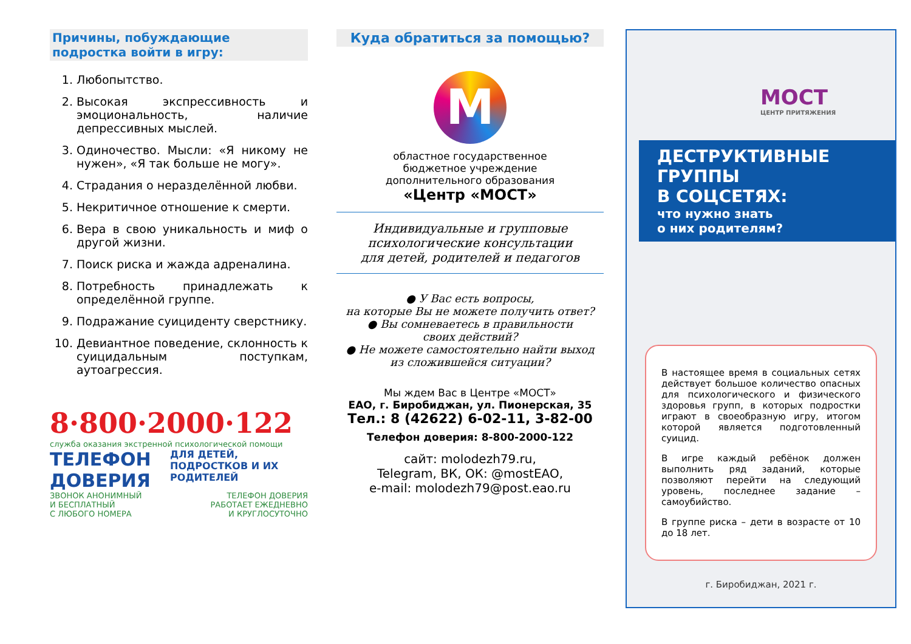Причины, побуждающие подростка войти в игру:
1. Любопытство.
2. Высокая экспрессивность и эмоциональность, наличие депрессивных мыслей.
3. Одиночество. Мысли: «Я никому не нужен», «Я так больше не могу».
4. Страдания о неразделённой любви.
5. Некритичное отношение к смерти.
6. Вера в свою уникальность и миф о другой жизни.
7. Поиск риска и жажда адреналина.
8. Потребность принадлежать к определённой группе.
9. Подражание суициденту сверстнику.
10. Девиантное поведение, склонность к суицидальным поступкам, аутоагрессия.
8·800·2000·122
служба оказания экстренной психологической помощи
ТЕЛЕФОН ДОВЕРИЯ
ДЛЯ ДЕТЕЙ, ПОДРОСТКОВ И ИХ РОДИТЕЛЕЙ
ЗВОНОК АНОНИМНЫЙ
И БЕСПЛАТНЫЙ
С ЛЮБОГО НОМЕРА
ТЕЛЕФОН ДОВЕРИЯ
РАБОТАЕТ ЕЖЕДНЕВНО
И КРУГЛОСУТОЧНО
Куда обратиться за помощью?
M
областное государственное
бюджетное учреждение
дополнительного образования
«Центр «МОСТ»
Индивидуальные и групповые
психологические консультации
для детей, родителей и педагогов
● У Вас есть вопросы,
на которые Вы не можете получить ответ?
● Вы сомневаетесь в правильности
своих действий?
● Не можете самостоятельно найти выход
из сложившейся ситуации?
Мы ждем Вас в Центре «МОСТ»
ЕАО, г. Биробиджан, ул. Пионерская, 35
Тел.: 8 (42622) 6-02-11, 3-82-00
Телефон доверия: 8-800-2000-122
сайт: molodezh79.ru,
Telegram, ВК, ОК: @mostEAO,
e-mail: molodezh79@post.eao.ru
МОСТ
ЦЕНТР ПРИТЯЖЕНИЯ
ДЕСТРУКТИВНЫЕ
ГРУППЫ
В СОЦСЕТЯХ:
что нужно знать
о них родителям?
В настоящее время в социальных сетях действует большое количество опасных для психологического и физического здоровья групп, в которых подростки играют в своеобразную игру, итогом которой является подготовленный суицид.
В игре каждый ребёнок должен выполнить ряд заданий, которые позволяют перейти на следующий уровень, последнее задание – самоубийство.
В группе риска – дети в возрасте от 10 до 18 лет.
г. Биробиджан, 2021 г.